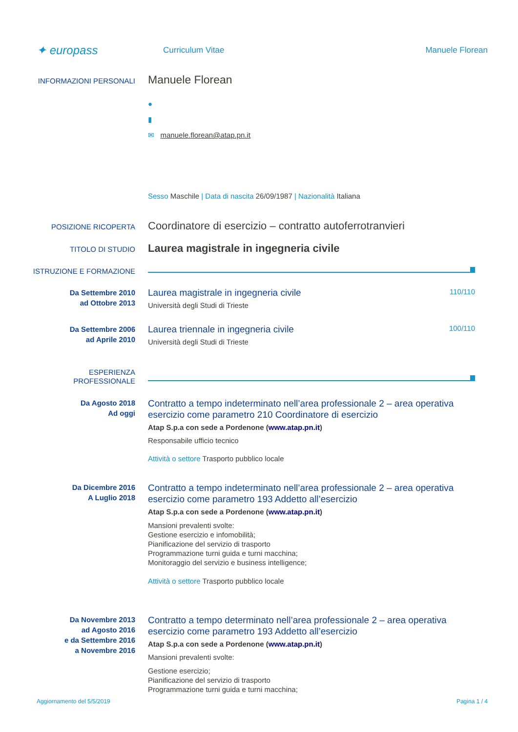✦ europass
Curriculum Vitae Manuele Florean
INFORMAZIONI PERSONALI
Manuele Florean
●
▮
✉ manuele.florean@atap.pn.it
Sesso Maschile | Data di nascita 26/09/1987 | Nazionalità Italiana
POSIZIONE RICOPERTA
Coordinatore di esercizio – contratto autoferrotranvieri
TITOLO DI STUDIO
Laurea magistrale in ingegneria civile
ISTRUZIONE E FORMAZIONE
Da Settembre 2010
ad Ottobre 2013
Laurea magistrale in ingegneria civile 110/110
Università degli Studi di Trieste
Da Settembre 2006
ad Aprile 2010
Laurea triennale in ingegneria civile 100/110
Università degli Studi di Trieste
ESPERIENZA
PROFESSIONALE
Da Agosto 2018
Ad oggi
Contratto a tempo indeterminato nell’area professionale 2 – area operativa esercizio come parametro 210 Coordinatore di esercizio
Atap S.p.a con sede a Pordenone (www.atap.pn.it)
Responsabile ufficio tecnico
Attività o settore Trasporto pubblico locale
Da Dicembre 2016
A Luglio 2018
Contratto a tempo indeterminato nell’area professionale 2 – area operativa esercizio come parametro 193 Addetto all’esercizio
Atap S.p.a con sede a Pordenone (www.atap.pn.it)
Mansioni prevalenti svolte:
Gestione esercizio e infomobilità;
Pianificazione del servizio di trasporto
Programmazione turni guida e turni macchina;
Monitoraggio del servizio e business intelligence;
Attività o settore Trasporto pubblico locale
Da Novembre 2013
ad Agosto 2016
e da Settembre 2016
a Novembre 2016
Contratto a tempo determinato nell’area professionale 2 – area operativa esercizio come parametro 193 Addetto all’esercizio
Atap S.p.a con sede a Pordenone (www.atap.pn.it)
Mansioni prevalenti svolte:
Gestione esercizio;
Pianificazione del servizio di trasporto
Programmazione turni guida e turni macchina;
Aggiornamento del 5/5/2019 Pagina 1 / 4